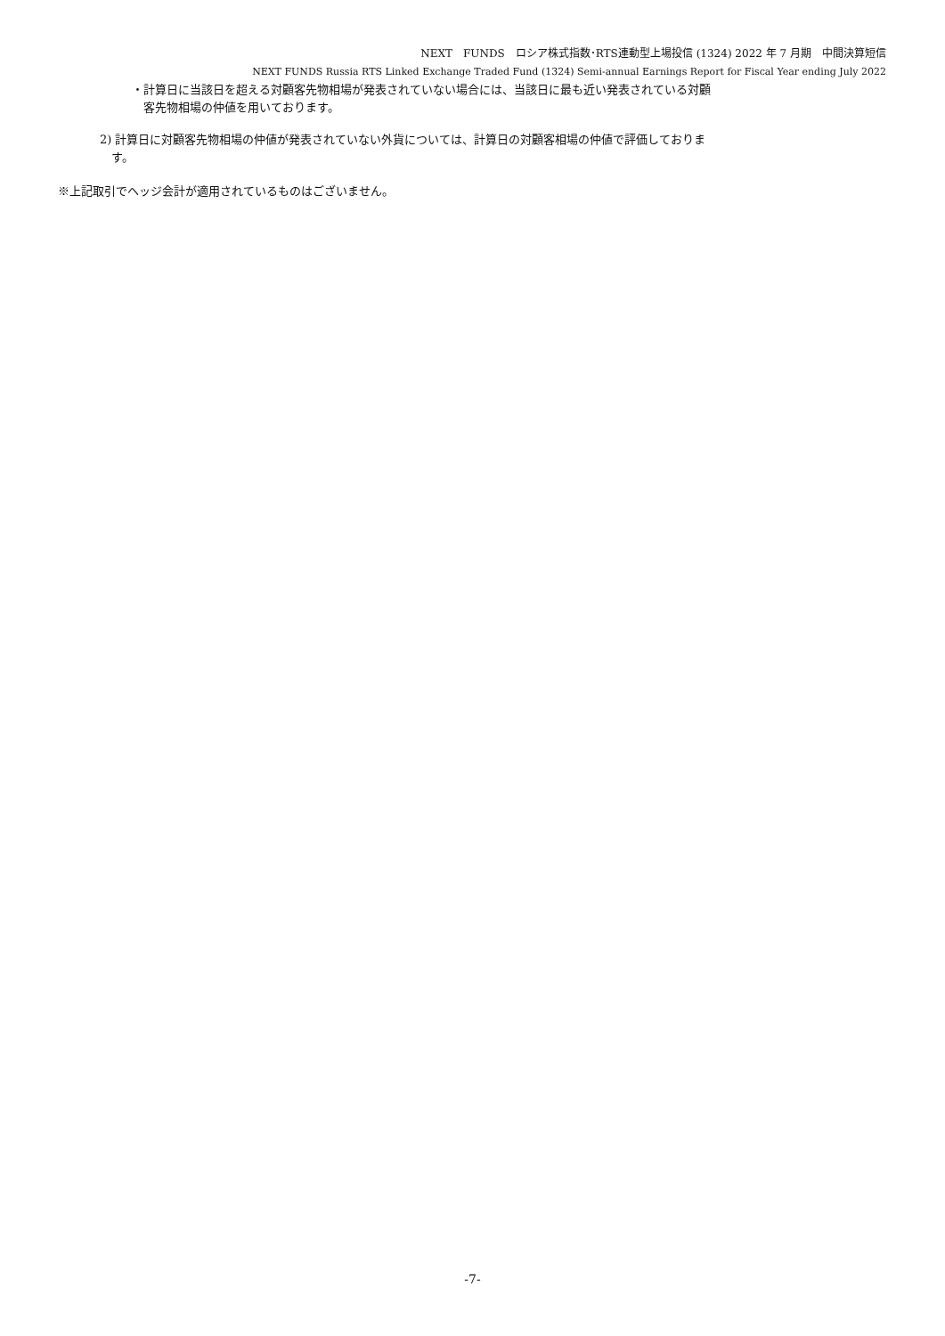NEXT　FUNDS　ロシア株式指数･RTS連動型上場投信 (1324) 2022 年 7 月期　中間決算短信
NEXT FUNDS Russia RTS Linked Exchange Traded Fund (1324) Semi-annual Earnings Report for Fiscal Year ending July 2022
・計算日に当該日を超える対顧客先物相場が発表されていない場合には、当該日に最も近い発表されている対顧
客先物相場の仲値を用いております。
2) 計算日に対顧客先物相場の仲値が発表されていない外貨については、計算日の対顧客相場の仲値で評価しておりま
　す。
※上記取引でヘッジ会計が適用されているものはございません。
-7-